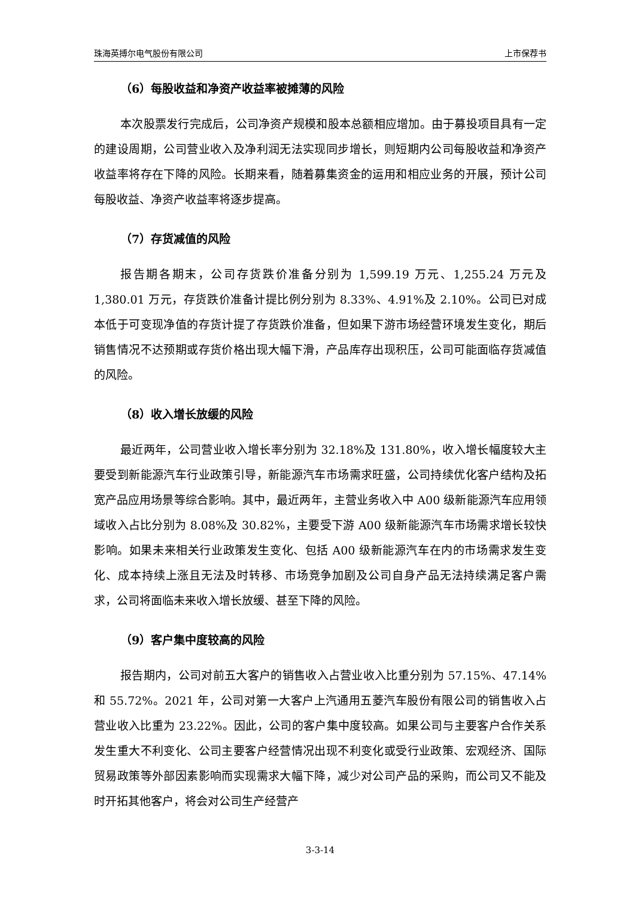珠海英搏尔电气股份有限公司 上市保荐书
（6）每股收益和净资产收益率被摊薄的风险
本次股票发行完成后，公司净资产规模和股本总额相应增加。由于募投项目具有一定的建设周期，公司营业收入及净利润无法实现同步增长，则短期内公司每股收益和净资产收益率将存在下降的风险。长期来看，随着募集资金的运用和相应业务的开展，预计公司每股收益、净资产收益率将逐步提高。
（7）存货减值的风险
报告期各期末，公司存货跌价准备分别为 1,599.19 万元、1,255.24 万元及1,380.01 万元，存货跌价准备计提比例分别为 8.33%、4.91%及 2.10%。公司已对成本低于可变现净值的存货计提了存货跌价准备，但如果下游市场经营环境发生变化，期后销售情况不达预期或存货价格出现大幅下滑，产品库存出现积压，公司可能面临存货减值的风险。
（8）收入增长放缓的风险
最近两年，公司营业收入增长率分别为 32.18%及 131.80%，收入增长幅度较大主要受到新能源汽车行业政策引导，新能源汽车市场需求旺盛，公司持续优化客户结构及拓宽产品应用场景等综合影响。其中，最近两年，主营业务收入中 A00 级新能源汽车应用领域收入占比分别为 8.08%及 30.82%，主要受下游 A00 级新能源汽车市场需求增长较快影响。如果未来相关行业政策发生变化、包括 A00 级新能源汽车在内的市场需求发生变化、成本持续上涨且无法及时转移、市场竞争加剧及公司自身产品无法持续满足客户需求，公司将面临未来收入增长放缓、甚至下降的风险。
（9）客户集中度较高的风险
报告期内，公司对前五大客户的销售收入占营业收入比重分别为 57.15%、47.14%和 55.72%。2021 年，公司对第一大客户上汽通用五菱汽车股份有限公司的销售收入占营业收入比重为 23.22%。因此，公司的客户集中度较高。如果公司与主要客户合作关系发生重大不利变化、公司主要客户经营情况出现不利变化或受行业政策、宏观经济、国际贸易政策等外部因素影响而实现需求大幅下降，减少对公司产品的采购，而公司又不能及时开拓其他客户，将会对公司生产经营产
3-3-14